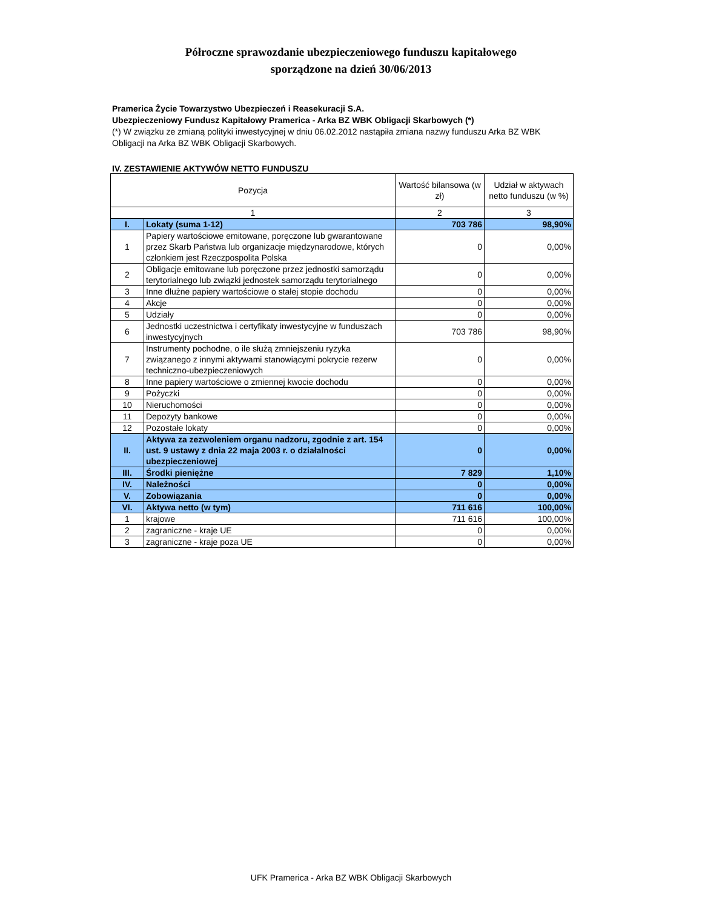Półroczne sprawozdanie ubezpieczeniowego funduszu kapitałowego
sporządzone na dzień 30/06/2013
Pramerica Życie Towarzystwo Ubezpieczeń i Reasekuracji S.A.
Ubezpieczeniowy Fundusz Kapitałowy Pramerica - Arka BZ WBK Obligacji Skarbowych (*)
(*) W związku ze zmianą polityki inwestycyjnej w dniu 06.02.2012 nastąpiła zmiana nazwy funduszu Arka BZ WBK Obligacji na Arka BZ WBK Obligacji Skarbowych.
IV. ZESTAWIENIE AKTYWÓW NETTO FUNDUSZU
| Pozycja | | Wartość bilansowa (w zł) | Udział w aktywach netto funduszu (w %) |
| --- | --- | --- | --- |
| 1 | | 2 | 3 |
| I. | Lokaty (suma 1-12) | 703 786 | 98,90% |
| 1 | Papiery wartościowe emitowane, poręczone lub gwarantowane przez Skarb Państwa lub organizacje międzynarodowe, których członkiem jest Rzeczpospolita Polska | 0 | 0,00% |
| 2 | Obligacje emitowane lub poręczone przez jednostki samorządu terytorialnego lub związki jednostek samorządu terytorialnego | 0 | 0,00% |
| 3 | Inne dłużne papiery wartościowe o stałej stopie dochodu | 0 | 0,00% |
| 4 | Akcje | 0 | 0,00% |
| 5 | Udziały | 0 | 0,00% |
| 6 | Jednostki uczestnictwa i certyfikaty inwestycyjne w funduszach inwestycyjnych | 703 786 | 98,90% |
| 7 | Instrumenty pochodne, o ile służą zmniejszeniu ryzyka związanego z innymi aktywami stanowiącymi pokrycie rezerw techniczno-ubezpieczeniowych | 0 | 0,00% |
| 8 | Inne papiery wartościowe o zmiennej kwocie dochodu | 0 | 0,00% |
| 9 | Pożyczki | 0 | 0,00% |
| 10 | Nieruchomości | 0 | 0,00% |
| 11 | Depozyty bankowe | 0 | 0,00% |
| 12 | Pozostałe lokaty | 0 | 0,00% |
| II. | Aktywa za zezwoleniem organu nadzoru, zgodnie z art. 154 ust. 9 ustawy z dnia 22 maja 2003 r. o działalności ubezpieczeniowej | 0 | 0,00% |
| III. | Środki pieniężne | 7 829 | 1,10% |
| IV. | Należności | 0 | 0,00% |
| V. | Zobowiązania | 0 | 0,00% |
| VI. | Aktywa netto (w tym) | 711 616 | 100,00% |
| 1 | krajowe | 711 616 | 100,00% |
| 2 | zagraniczne - kraje UE | 0 | 0,00% |
| 3 | zagraniczne - kraje poza UE | 0 | 0,00% |
UFK Pramerica - Arka BZ WBK Obligacji Skarbowych